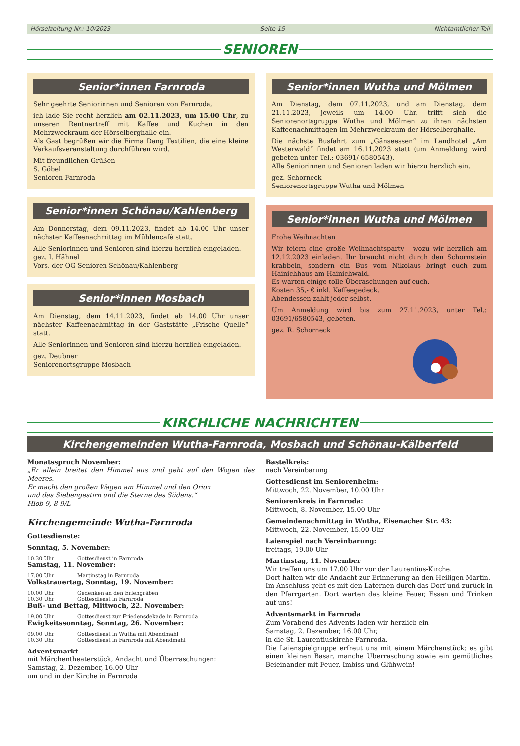Hörselzeitung Nr.: 10/2023 Seite 15 Nichtamtlicher Teil
SENIOREN
Senior*innen Farnroda
Sehr geehrte Seniorinnen und Senioren von Farnroda,
ich lade Sie recht herzlich am 02.11.2023, um 15.00 Uhr, zu unseren Rentnertreff mit Kaffee und Kuchen in den Mehrzweckraum der Hörselberghalle ein.
Als Gast begrüßen wir die Firma Dang Textilien, die eine kleine Verkaufsveranstaltung durchführen wird.
Mit freundlichen Grüßen
S. Göbel
Senioren Farnroda
Senior*innen Schönau/Kahlenberg
Am Donnerstag, dem 09.11.2023, findet ab 14.00 Uhr unser nächster Kaffeenachmittag im Mühlencafé statt.
Alle Seniorinnen und Senioren sind hierzu herzlich eingeladen.
gez. I. Hähnel
Vors. der OG Senioren Schönau/Kahlenberg
Senior*innen Mosbach
Am Dienstag, dem 14.11.2023, findet ab 14.00 Uhr unser nächster Kaffeenachmittag in der Gaststätte „Frische Quelle“ statt.
Alle Seniorinnen und Senioren sind hierzu herzlich eingeladen.
gez. Deubner
Seniorenortsgruppe Mosbach
Senior*innen Wutha und Mölmen
Am Dienstag, dem 07.11.2023, und am Dienstag, dem 21.11.2023, jeweils um 14.00 Uhr, trifft sich die Seniorenortsgruppe Wutha und Mölmen zu ihren nächsten Kaffeenachmittagen im Mehrzweckraum der Hörselberghalle.
Die nächste Busfahrt zum „Gänseessen“ im Landhotel „Am Westerwald“ findet am 16.11.2023 statt (um Anmeldung wird gebeten unter Tel.: 03691/ 6580543).
Alle Seniorinnen und Senioren laden wir hierzu herzlich ein.
gez. Schorneck
Seniorenortsgruppe Wutha und Mölmen
Senior*innen Wutha und Mölmen
Frohe Weihnachten
Wir feiern eine große Weihnachtsparty - wozu wir herzlich am 12.12.2023 einladen. Ihr braucht nicht durch den Schornstein krabbeln, sondern ein Bus vom Nikolaus bringt euch zum Hainichhaus am Hainichwald.
Es warten einige tolle Überaschungen auf euch.
Kosten 35,- € inkl. Kaffeegedeck.
Abendessen zahlt jeder selbst.
Um Anmeldung wird bis zum 27.11.2023, unter Tel.: 03691/6580543, gebeten.
gez. R. Schorneck
KIRCHLICHE NACHRICHTEN
Kirchengemeinden Wutha-Farnroda, Mosbach und Schönau-Kälberfeld
Monatsspruch November:
„Er allein breitet den Himmel aus und geht auf den Wogen des Meeres.
Er macht den großen Wagen am Himmel und den Orion
und das Siebengestirn und die Sterne des Südens.“
Hiob 9, 8-9/L
Kirchengemeinde Wutha-Farnroda
Gottesdienste:
Sonntag, 5. November:
10.30 Uhr Gottesdienst in Farnroda
Samstag, 11. November:
17.00 Uhr Martinstag in Farnroda
Volkstrauertag, Sonntag, 19. November:
10.00 Uhr Gedenken an den Erlengräben
10.30 Uhr Gottesdienst in Farnroda
Buß- und Bettag, Mittwoch, 22. November:
19.00 Uhr Gottesdienst zur Friedensdekade in Farnroda
Ewigkeitssonntag, Sonntag, 26. November:
09.00 Uhr Gottesdienst in Wutha mit Abendmahl
10.30 Uhr Gottesdienst in Farnroda mit Abendmahl
Adventsmarkt
mit Märchentheaterstück, Andacht und Überraschungen:
Samstag, 2. Dezember, 16.00 Uhr
um und in der Kirche in Farnroda
Bastelkreis:
nach Vereinbarung
Gottesdienst im Seniorenheim:
Mittwoch, 22. November, 10.00 Uhr
Seniorenkreis in Farnroda:
Mittwoch, 8. November, 15.00 Uhr
Gemeindenachmittag in Wutha, Eisenacher Str. 43:
Mittwoch, 22. November, 15.00 Uhr
Laienspiel nach Vereinbarung:
freitags, 19.00 Uhr
Martinstag, 11. November
Wir treffen uns um 17.00 Uhr vor der Laurentius-Kirche.
Dort halten wir die Andacht zur Erinnerung an den Heiligen Martin.
Im Anschluss geht es mit den Laternen durch das Dorf und zurück in den Pfarrgarten. Dort warten das kleine Feuer, Essen und Trinken auf uns!
Adventsmarkt in Farnroda
Zum Vorabend des Advents laden wir herzlich ein -
Samstag, 2. Dezember, 16.00 Uhr,
in die St. Laurentiuskirche Farnroda.
Die Laienspielgruppe erfreut uns mit einem Märchenstück; es gibt einen kleinen Basar, manche Überraschung sowie ein gemütliches Beieinander mit Feuer, Imbiss und Glühwein!